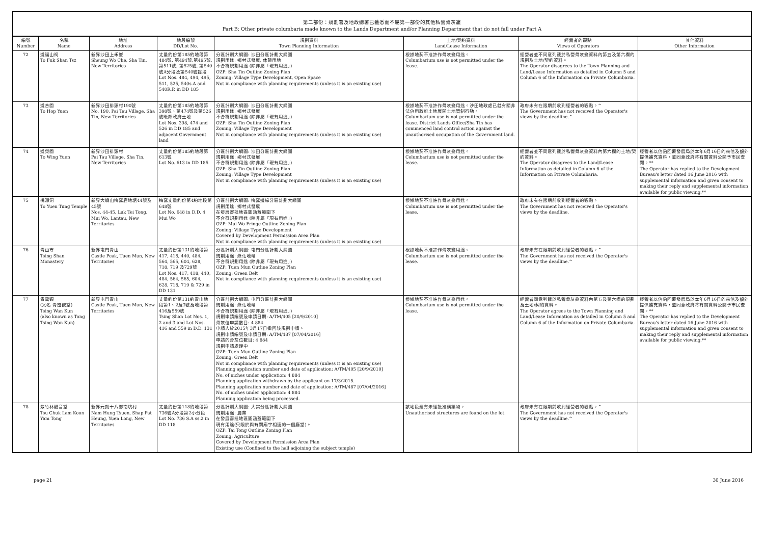第二部份：規劃署及地政總署已獲悉而不屬第一部份的其他私營骨灰龕
Part B: Other private columbaria made known to the Lands Department and/or Planning Department that do not fall under Part A
| 編號 Number | 名稱 Name | 地址 Address | 地段編號 DD/Lot No. | 規劃資料 Town Planning Information | 土地/契約資料 Land/Lease Information | 經營者的觀點 Views of Operators | 其他資料 Other Information |
| --- | --- | --- | --- | --- | --- | --- | --- |
| 72 | 道福山祠 To Fuk Shan Tsz | 新界沙田上禾輋 Sheung Wo Che, Sha Tin, New Territories | 丈量約份第185約地段第484號, 第494號,第495號, 第511號, 第525號, 第540號A分段及第540號餘段 Lot Nos. 484, 494, 495, 511, 525, 540s.A and 540R.P. in DD 185 | 分區計劃大綱圖: 沙田分區計劃大綱圖 規劃用途: 鄉村式發展, 休憩用地 不合符規劃用途 (除非屬「現有用途」) OZP: Sha Tin Outline Zoning Plan Zoning: Village Type Development, Open Space Not in compliance with planning requirements (unless it is an existing use) | 根據地契不准許作骨灰龕用途。 Columbarium use is not permitted under the lease. | 經營者並不同意列載於私營骨灰龕資料內第五及第六欄的規劃及土地/契約資料。 The Operator disagrees to the Town Planning and Land/Lease Information as detailed in Column 5 and Column 6 of the Information on Private Columbaria. | |
| 73 | 道合園 To Hop Yuen | 新界沙田排頭村190號 No. 190, Pai Tau Village, Sha Tin, New Territories | 丈量約份第185約地段第398號、第474號及第526號毗鄰政府土地 Lot Nos. 398, 474 and 526 in DD 185 and adjacent Government land | 分區計劃大綱圖: 沙田分區計劃大綱圖 規劃用途: 鄉村式發展 不合符規劃用途 (除非屬「現有用途」) OZP: Sha Tin Outline Zoning Plan Zoning: Village Type Development Not in compliance with planning requirements (unless it is an existing use) | 根據地契不准許作骨灰龕用途。沙田地政處已就有關非法佔用政府土地展開土地管制行動。 Columbarium use is not permitted under the lease. District Lands Office/Sha Tin has commenced land control action against the unauthorised occupation of the Government land. | 政府未有在限期前收到經營者的觀點。^ The Government has not received the Operator's views by the deadline.^ | |
| 74 | 道榮園 To Wing Yuen | 新界沙田排頭村 Pai Tau Village, Sha Tin, New Territories | 丈量約份第185約地段第613號 Lot No. 613 in DD 185 | 分區計劃大綱圖: 沙田分區計劃大綱圖 規劃用途: 鄉村式發展 不合符規劃用途 (除非屬「現有用途」) OZP: Sha Tin Outline Zoning Plan Zoning: Village Type Development Not in compliance with planning requirements (unless it is an existing use) | 根據地契不准許作骨灰龕用途。 Columbarium use is not permitted under the lease. | 經營者並不同意列載於私營骨灰龕資料內第六欄的土地/契約資料。 The Operator disagrees to the Land/Lease Information as detailed in Column 6 of the Information on Private Columbaria. | 經營者以信函回覆發展局於本年6月16日的來信及額外提供補充資料，並同意政府將有關資料公開予市民查閱。** The Operator has replied to the Development Bureau's letter dated 16 June 2016 with supplemental information and given consent to making their reply and supplemental information available for public viewing.** |
| 75 | 桃源洞 To Yuen Tung Temple | 新界大嶼山梅窩鹿地塘44號及45號 Nos. 44-45, Luk Tei Tong, Mui Wo, Lantau, New Territories | 梅窩丈量約份第4約地段第648號 Lot No. 648 in D.D. 4 Mui Wo | 分區計劃大綱圖: 梅窩邊緣分區計劃大綱圖 規劃用途: 鄉村式發展 在發展審批地區圖涵蓋範圍下 不合符規劃用途 (除非屬「現有用途」) OZP: Mui Wo Fringe Outline Zoning Plan Zoning: Village Type Development Covered by Development Permission Area Plan Not in compliance with planning requirements (unless it is an existing use) | 根據地契不准許作骨灰龕用途。 Columbarium use is not permitted under the lease. | 政府未有在限期前收到經營者的觀點。 The Government has not received the Operator's views by the deadline. | |
| 76 | 青山寺 Tsing Shan Monastery | 新界屯門青山 Castle Peak, Tuen Mun, New Territories | 丈量約份第131約地段第417, 418, 440, 484, 564, 565, 604, 628, 718, 719 及729號 Lot Nos. 417, 418, 440, 484, 564, 565, 604, 628, 718, 719 & 729 in DD 131 | 分區計劃大綱圖: 屯門分區計劃大綱圖 規劃用途: 綠化地帶 不合符規劃用途 (除非屬「現有用途」) OZP: Tuen Mun Outline Zoning Plan Zoning: Green Belt Not in compliance with planning requirements (unless it is an existing use) | 根據地契不准許作骨灰龕用途。 Columbarium use is not permitted under the lease. | 政府未有在限期前收到經營者的觀點。^ The Government has not received the Operator's views by the deadline.^ | |
| 77 | 青雲觀 (又名 青霞觀堂) Tsing Wan Kun (also known as Tong Tsing Wan Kun) | 新界屯門青山 Castle Peak, Tuen Mun, New Territories | 丈量約份第131約青山地段第1、2及3號及地段第416及559號 Tsing Shan Lot Nos. 1, 2 and 3 and Lot Nos. 416 and 559 in D.D. 131 | 分區計劃大綱圖: 屯門分區計劃大綱圖 規劃用途: 綠化地帶 不合符規劃用途 (除非屬「現有用途」) 規劃申請編號及申請日期: A/TM/405 [20/9/2010] 骨灰位申請數目: 4 884 申請人於2015年3月17日撤回該規劃申請。 規劃申請編號及申請日期: A/TM/487 [07/04/2016] 申請的骨灰位數目: 4 884 規劃申請處理中 OZP: Tuen Mun Outline Zoning Plan Zoning: Green Belt Not in compliance with planning requirements (unless it is an existing use) Planning application number and date of application: A/TM/405 [20/9/2010] No. of niches under application: 4 884 Planning application withdrawn by the applicant on 17/3/2015. Planning application number and date of application: A/TM/487 [07/04/2016] No. of niches under application: 4 884 Planning application being processed. | 根據地契不准許作骨灰龕用途。 Columbarium use is not permitted under the lease. | 經營者同意列載於私營骨灰龕資料內第五及第六欄的規劃及土地/契約資料。 The Operator agrees to the Town Planning and Land/Lease Information as detailed in Column 5 and Column 6 of the Information on Private Columbaria. | 經營者以信函回覆發展局於本年6月16日的來信及額外提供補充資料，並同意政府將有關資料公開予市民查閱。** The Operator has replied to the Development Bureau's letter dated 16 June 2016 with supplemental information and given consent to making their reply and supplemental information available for public viewing.** |
| 78 | 紫竹林觀音堂 Tsu Chuk Lam Koon Yam Tong | 新界元朗十八鄉南坑村 Nam Hung Tsuen, Shap Pat Heung, Yuen Long, New Territories | 丈量約份第118約地段第736號A分段第2小分段 Lot No. 736 S.A ss.2 in DD 118 | 分區計劃大綱圖: 大棠分區計劃大綱圖 規劃用途: 農業 在發展審批地區圖涵蓋範圍下 現有用途(只限於與有關廟宇相連的一個廳堂)。 OZP: Tai Tong Outline Zoning Plan Zoning: Agriculture Covered by Development Permission Area Plan Existing use (Confined to the hall adjoining the subject temple) | 該地段建有未經批准構築物。 Unauthorised structures are found on the lot. | 政府未有在限期前收到經營者的觀點。^ The Government has not received the Operator's views by the deadline.^ | |
page 21 30 June 2016